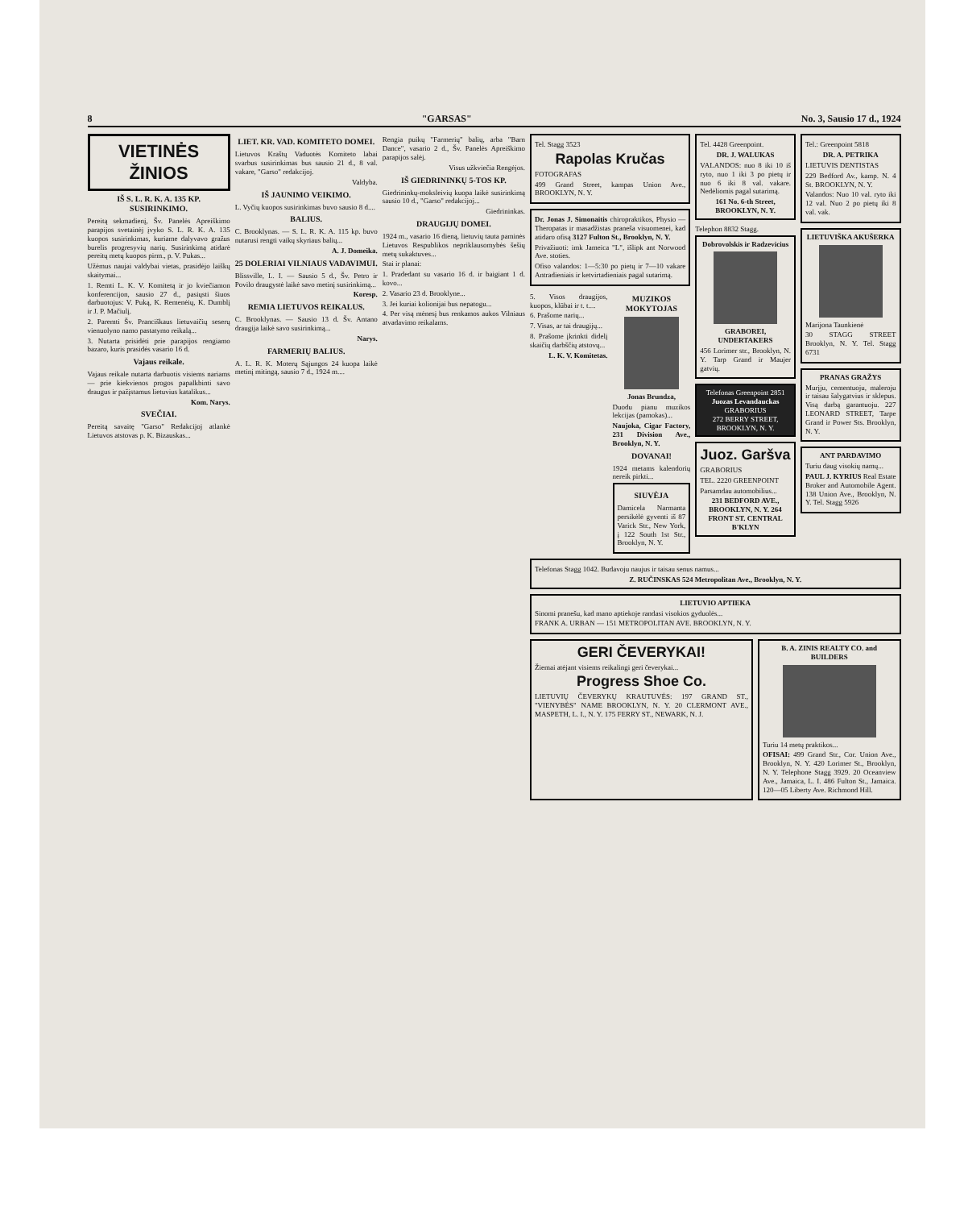8 "GARSAS" No. 3, Sausio 17 d., 1924
VIETINĖS ŽINIOS
IŠ S. L. R. K. A. 135 KP. SUSIRINKIMO.
Pereitą sekmadienį, Šv. Panelės Apreiškimo parapijos svetainėj įvyko S. L. R. K. A. 135 kuopos susirinkimas, kuriame dalyvavo gražus burelis progresyvių narių. Susirinkimą atidarė pereitų metų kuopos pirm., p. V. Pukas...
Užėmus naujai valdybai vietas, prasidėjo laiškų skaitymai...
1. Remti L. K. V. Komitetą ir jo kviečiamon konferencijon, sausio 27 d., pasiųsti šiuos darbuotojus: V. Puką, K. Remenėių, K. Dumblį ir J. P. Mačiulį.
2. Paremti Šv. Pranciškaus lietuvaičių seserų vienuolyno namo pastatymo reikalą...
3. Nutarta prisidėti prie parapijos rengiamo bazaro, kuris prasidės vasario 16 d.
Vajaus reikale.
Vajaus reikale nutarta darbuotis visiems nariams — prie kiekvienos progos papalkbinti savo draugus ir pažįstamus lietuvius katalikus...
Kom. Narys.
SVEČIAI.
Pereitą savaitę "Garso" Redakcijoj atlankė Lietuvos atstovas p. K. Bizauskas...
LIET. KR. VAD. KOMITETO DOMEI.
Lietuvos Kraštų Vaduotės Komiteto labai svarbus susirinkimas bus sausio 21 d., 8 val. vakare, "Garso" redakcijoj.
Valdyba.
IŠ JAUNIMO VEIKIMO.
L. Vyčių kuopos susirinkimas buvo sausio 8 d....
BALIUS.
C. Brooklynas. — S. L. R. K. A. 115 kp. buvo nutarusi rengti vaikų skyriaus balių...
A. J. Domeika.
25 DOLERIAI VILNIAUS VADAVIMUI.
Blissville, L. I. — Sausio 5 d., Šv. Petro ir Povilo draugystė laikė savo metinį susirinkimą...
Koresp.
REMIA LIETUVOS REIKALUS.
C. Brooklynas. — Sausio 13 d. Šv. Antano draugija laikė savo susirinkimą...
Narys.
FARMERIŲ BALIUS.
A. L. R. K. Moterų Sąjungos 24 kuopa laikė metinį mitingą, sausio 7 d., 1924 m....
Rengia puikų "Farmerių" balių, arba "Barn Dance", vasario 2 d., Šv. Panelės Apreiškimo parapijos salėj.
Visus užkviečia Rengėjos.
IŠ GIEDRININKŲ 5-TOS KP.
Giedrininkų-moksleivių kuopa laikė susirinkimą sausio 10 d., "Garso" redakcijoj...
Giedrininkas.
DRAUGIJŲ DOMEI.
1924 m., vasario 16 dieną, lietuvių tauta paminės Lietuvos Respublikos nepriklausomybės šešių metų sukaktuves...
Stai ir planai:
1. Pradedant su vasario 16 d. ir baigiant 1 d. kovo...
2. Vasario 23 d. Brooklyne...
3. Jei kuriai kolionijai bus nepatogu...
4. Per visą mėnesį bus renkamos aukos Vilniaus atvadavimo reikalams.
Tel. Stagg 3523
Rapolas Kručas
FOTOGRAFAS
499 Grand Street, kampas Union Ave., BROOKLYN, N. Y.
Dr. Jonas J. Simonaitis chiropraktikos, Physio — Theropatas ir masadžistas praneša visuomenei, kad atidaro ofisą 3127 Fulton St., Brooklyn, N. Y.
Privažiuoti: imk Jameica "L", išlipk ant Norwood Ave. stoties.
Ofiso valandos: 1—5:30 po pietų ir 7—10 vakare Antradieniais ir ketvirtadieniais pagal sutarimą.
5. Visos draugijos, kuopos, klūbai ir t. t....
6. Prašome narių...
7. Visas, ar tai draugijų...
8. Prašome įkrinkti didelį skaičių darbščių atstovų...
L. K. V. Komitetas.
MUZIKOS MOKYTOJAS
Jonas Brundza,
Duodu pianu muzikos lekcijas (pamokas)...
Naujoka, Cigar Factory, 231 Division Ave., Brooklyn, N. Y.
DOVANAI!
1924 metams kalendorių nereik pirkti...
SIUVĖJA
Damicela Narmanta persikėlė gyventi iš 87 Varick Str., New York, į 122 South 1st Str., Brooklyn, N. Y.
Tel. 4428 Greenpoint.
DR. J. WALUKAS
VALANDOS: nuo 8 iki 10 iš ryto, nuo 1 iki 3 po pietų ir nuo 6 iki 8 val. vakare. Nedėliomis pagal sutarimą.
161 No. 6-th Street, BROOKLYN, N. Y.
Telephon 8832 Stagg.
Dobrovolskis ir Radzevicius
GRABOREI, UNDERTAKERS
456 Lorimer str., Brooklyn, N. Y. Tarp Grand ir Maujer gatvių.
Telefonas Greenpoint 2851
Juozas Levandauckas
GRABORIUS
272 BERRY STREET, BROOKLYN, N. Y.
Juoz. Garšva
GRABORIUS
TEL. 2220 GREENPOINT
Parsamdau automobilius...
231 BEDFORD AVE., BROOKLYN, N. Y. 264 FRONT ST. CENTRAL B'KLYN
Tel.: Greenpoint 5818
DR. A. PETRIKA
LIETUVIS DENTISTAS
229 Bedford Av., kamp. N. 4 St. BROOKLYN, N. Y.
Valandos: Nuo 10 val. ryto iki 12 val. Nuo 2 po pietų iki 8 val. vak.
LIETUVIŠKA AKUŠERKA
Marijona Taunkienė
30 STAGG STREET Brooklyn, N. Y. Tel. Stagg 6731
PRANAS GRAŽYS
Murįju, cementuoju, maleroju ir taisau šalygatvius ir sklepus. Visą darbą garantuoju. 227 LEONARD STREET, Tarpe Grand ir Power Sts. Brooklyn, N. Y.
ANT PARDAVIMO
Turiu daug visokių namų...
PAUL J. KYRIUS Real Estate Broker and Automobile Agent. 138 Union Ave., Brooklyn, N. Y. Tel. Stagg 5926
Telefonas Stagg 1042. Budavoju naujus ir taisau senus namus...
Z. RUČINSKAS 524 Metropolitan Ave., Brooklyn, N. Y.
LIETUVIO APTIEKA
Sinomi pranešu, kad mano aptiekoje randasi visokios gyduolės...
FRANK A. URBAN — 151 METROPOLITAN AVE. BROOKLYN, N. Y.
GERI ČEVERYKAI!
Žiemai atėjant visiems reikalingi geri čeverykai...
Progress Shoe Co.
LIETUVIŲ ČEVERYKŲ KRAUTUVĖS: 197 GRAND ST., "VIENYBĖS" NAME BROOKLYN, N. Y. 20 CLERMONT AVE., MASPETH, L. I., N. Y. 175 FERRY ST., NEWARK, N. J.
B. A. ZINIS REALTY CO. and BUILDERS
Turiu 14 metų praktikos...
OFISAI: 499 Grand Str., Cor. Union Ave., Brooklyn, N. Y. 420 Lorimer St., Brooklyn, N. Y. Telephone Stagg 3929. 20 Oceanview Ave., Jamaica, L. I. 486 Fulton St., Jamaica. 120—05 Liberty Ave. Richmond Hill.